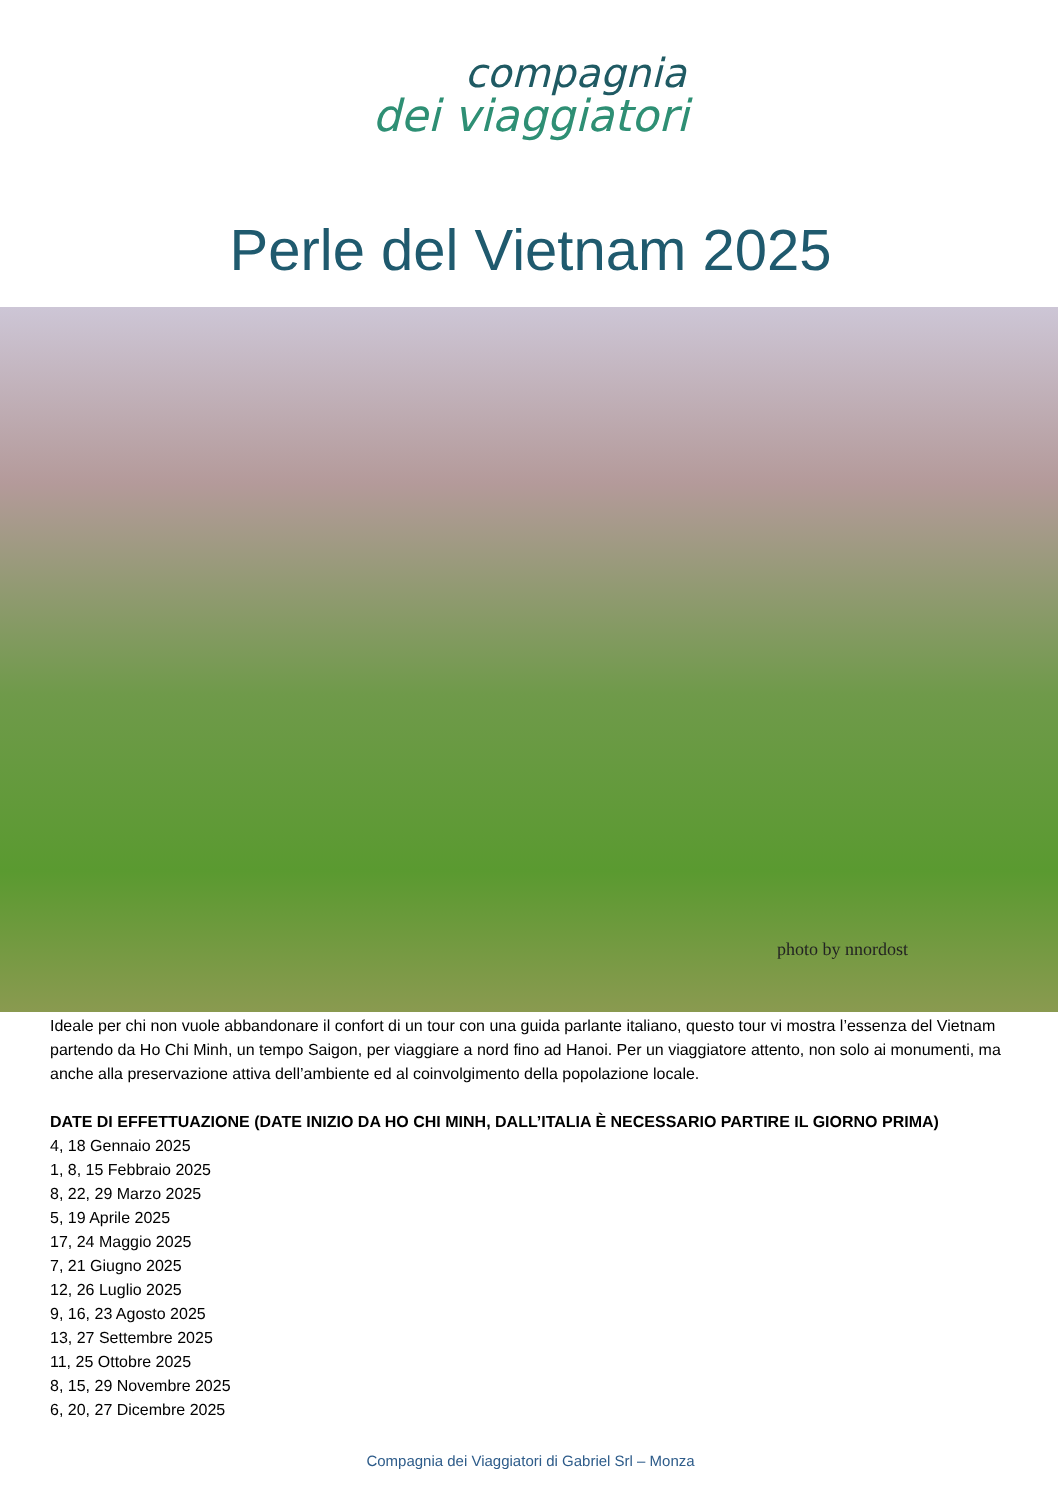compagnia
dei viaggiatori
Perle del Vietnam 2025
photo by nnordost
Ideale per chi non vuole abbandonare il confort di un tour con una guida parlante italiano, questo tour vi mostra l’essenza del Vietnam partendo da Ho Chi Minh, un tempo Saigon, per viaggiare a nord fino ad Hanoi. Per un viaggiatore attento, non solo ai monumenti, ma anche alla preservazione attiva dell’ambiente ed al coinvolgimento della popolazione locale.
DATE DI EFFETTUAZIONE (DATE INIZIO DA HO CHI MINH, DALL’ITALIA È NECESSARIO PARTIRE IL GIORNO PRIMA)
4, 18 Gennaio 2025
1, 8, 15 Febbraio 2025
8, 22, 29 Marzo 2025
5, 19 Aprile 2025
17, 24 Maggio 2025
7, 21 Giugno 2025
12, 26 Luglio 2025
9, 16, 23 Agosto 2025
13, 27 Settembre 2025
11, 25 Ottobre 2025
8, 15, 29 Novembre 2025
6, 20, 27 Dicembre 2025
Compagnia dei Viaggiatori di Gabriel Srl – Monza